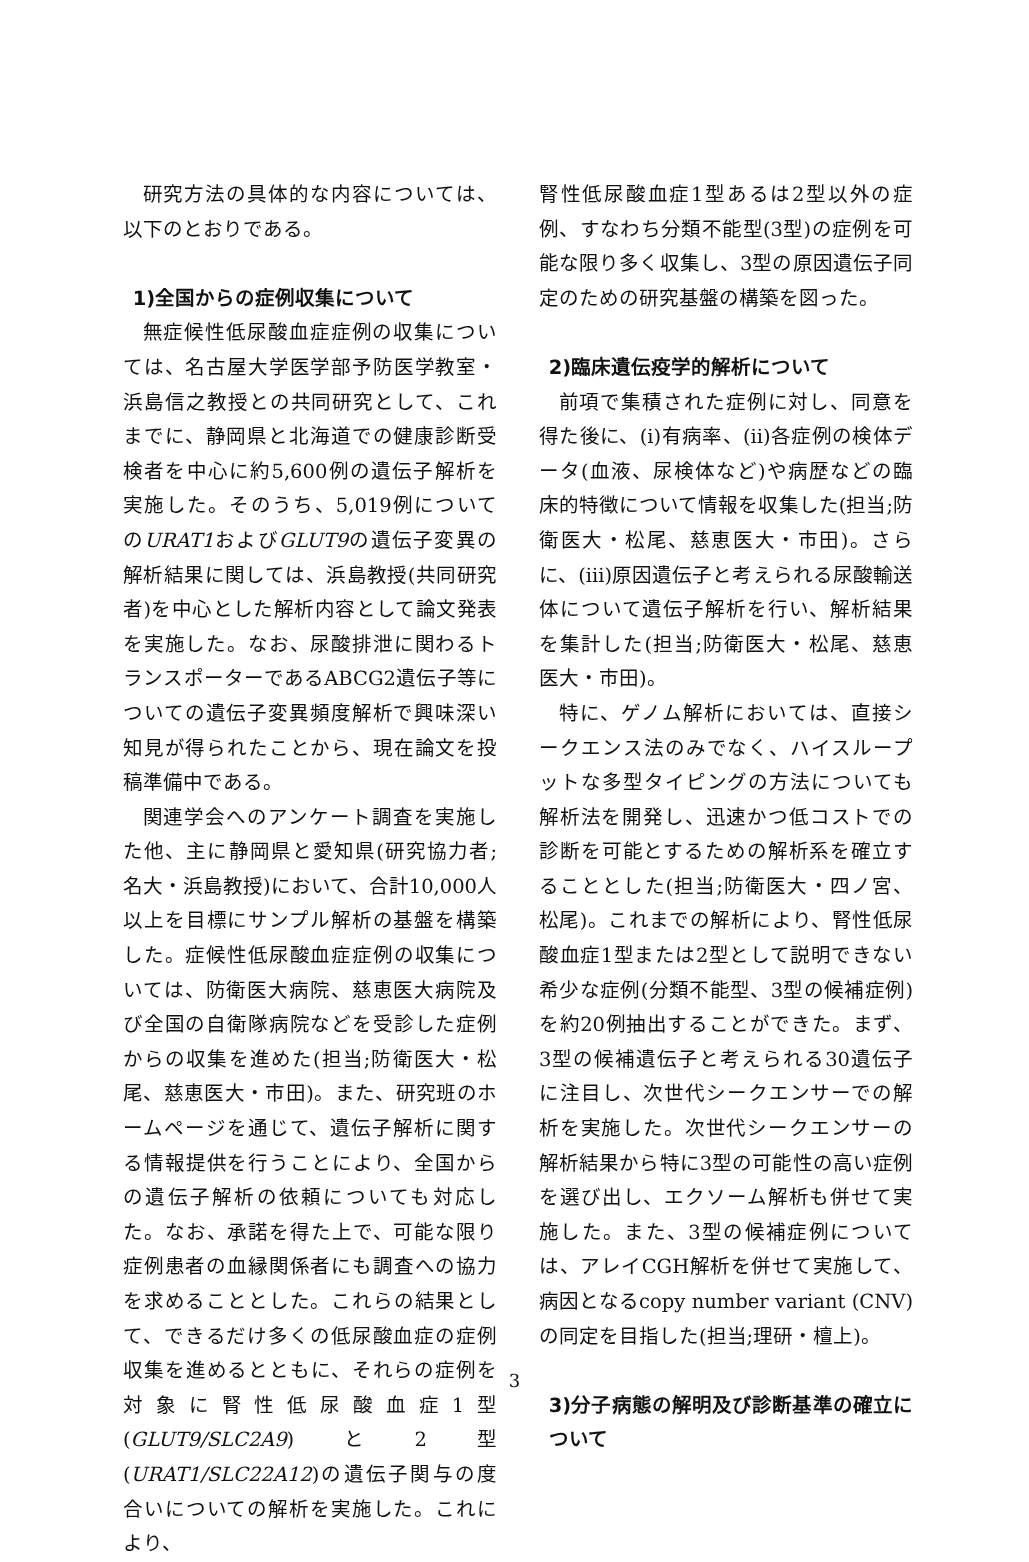研究方法の具体的な内容については、以下のとおりである。
1)全国からの症例収集について
無症候性低尿酸血症症例の収集については、名古屋大学医学部予防医学教室・浜島信之教授との共同研究として、これまでに、静岡県と北海道での健康診断受検者を中心に約5,600例の遺伝子解析を実施した。そのうち、5,019例についてのURAT1およびGLUT9の遺伝子変異の解析結果に関しては、浜島教授(共同研究者)を中心とした解析内容として論文発表を実施した。なお、尿酸排泄に関わるトランスポーターであるABCG2遺伝子等についての遺伝子変異頻度解析で興味深い知見が得られたことから、現在論文を投稿準備中である。
関連学会へのアンケート調査を実施した他、主に静岡県と愛知県(研究協力者;名大・浜島教授)において、合計10,000人以上を目標にサンプル解析の基盤を構築した。症候性低尿酸血症症例の収集については、防衛医大病院、慈恵医大病院及び全国の自衛隊病院などを受診した症例からの収集を進めた(担当;防衛医大・松尾、慈恵医大・市田)。また、研究班のホームページを通じて、遺伝子解析に関する情報提供を行うことにより、全国からの遺伝子解析の依頼についても対応した。なお、承諾を得た上で、可能な限り症例患者の血縁関係者にも調査への協力を求めることとした。これらの結果として、できるだけ多くの低尿酸血症の症例収集を進めるとともに、それらの症例を対象に腎性低尿酸血症1型(GLUT9/SLC2A9)と2型(URAT1/SLC22A12)の遺伝子関与の度合いについての解析を実施した。これにより、
腎性低尿酸血症1型あるは2型以外の症例、すなわち分類不能型(3型)の症例を可能な限り多く収集し、3型の原因遺伝子同定のための研究基盤の構築を図った。
2)臨床遺伝疫学的解析について
前項で集積された症例に対し、同意を得た後に、(i)有病率、(ii)各症例の検体データ(血液、尿検体など)や病歴などの臨床的特徴について情報を収集した(担当;防衛医大・松尾、慈恵医大・市田)。さらに、(iii)原因遺伝子と考えられる尿酸輸送体について遺伝子解析を行い、解析結果を集計した(担当;防衛医大・松尾、慈恵医大・市田)。
特に、ゲノム解析においては、直接シークエンス法のみでなく、ハイスループットな多型タイピングの方法についても解析法を開発し、迅速かつ低コストでの診断を可能とするための解析系を確立することとした(担当;防衛医大・四ノ宮、松尾)。これまでの解析により、腎性低尿酸血症1型または2型として説明できない希少な症例(分類不能型、3型の候補症例)を約20例抽出することができた。まず、3型の候補遺伝子と考えられる30遺伝子に注目し、次世代シークエンサーでの解析を実施した。次世代シークエンサーの解析結果から特に3型の可能性の高い症例を選び出し、エクソーム解析も併せて実施した。また、3型の候補症例については、アレイCGH解析を併せて実施して、病因となるcopy number variant (CNV)の同定を目指した(担当;理研・檀上)。
3)分子病態の解明及び診断基準の確立について
3